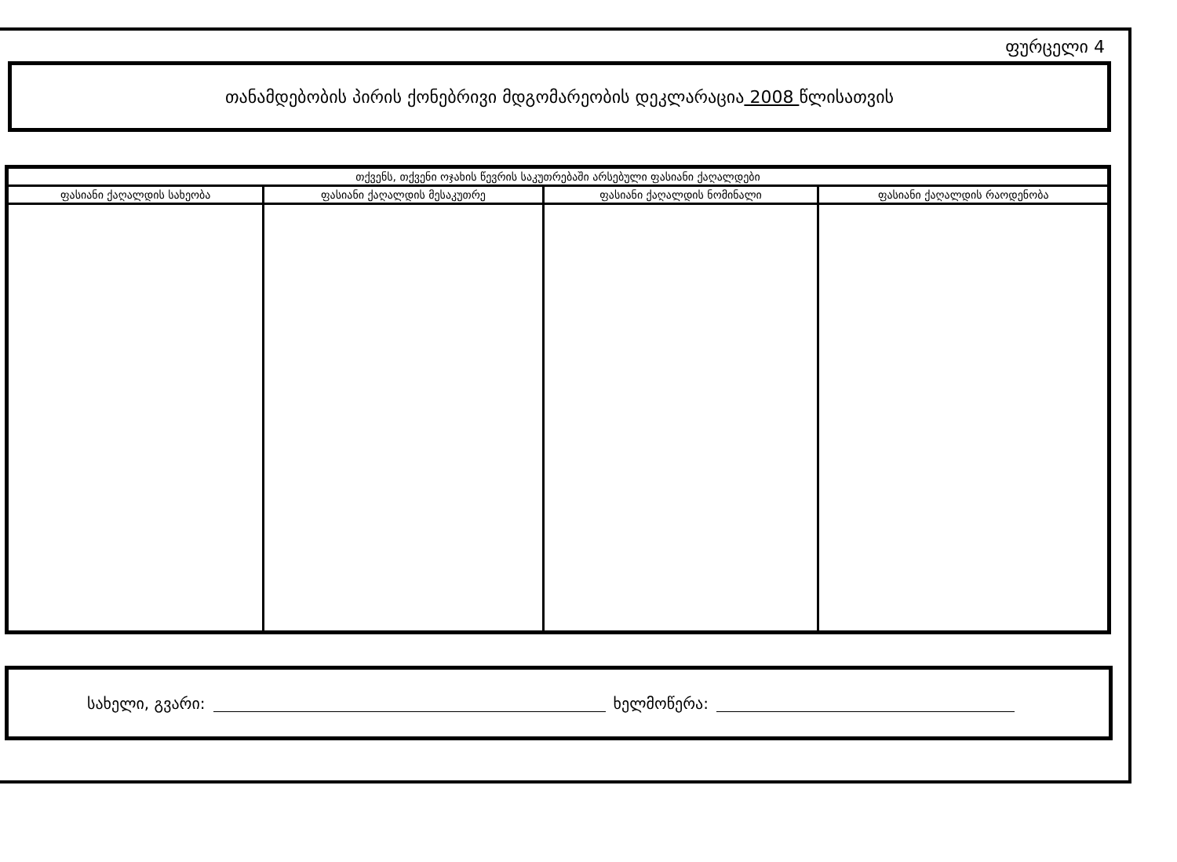ფურცელი 4
თანამდებობის პირის ქონებრივი მდგომარეობის დეკლარაცია 2008 წლისათვის
| თქვენს, თქვენი ოჯახის წევრის საკუთრებაში არსებული ფასიანი ქაღალდები | | | |
| --- | --- | --- | --- |
| ფასიანი ქაღალდის სახეობა | ფასიანი ქაღალდის მესაკუთრე | ფასიანი ქაღალდის ნომინალი | ფასიანი ქაღალდის რაოდენობა |
სახელი, გვარი: ხელმოწერა: